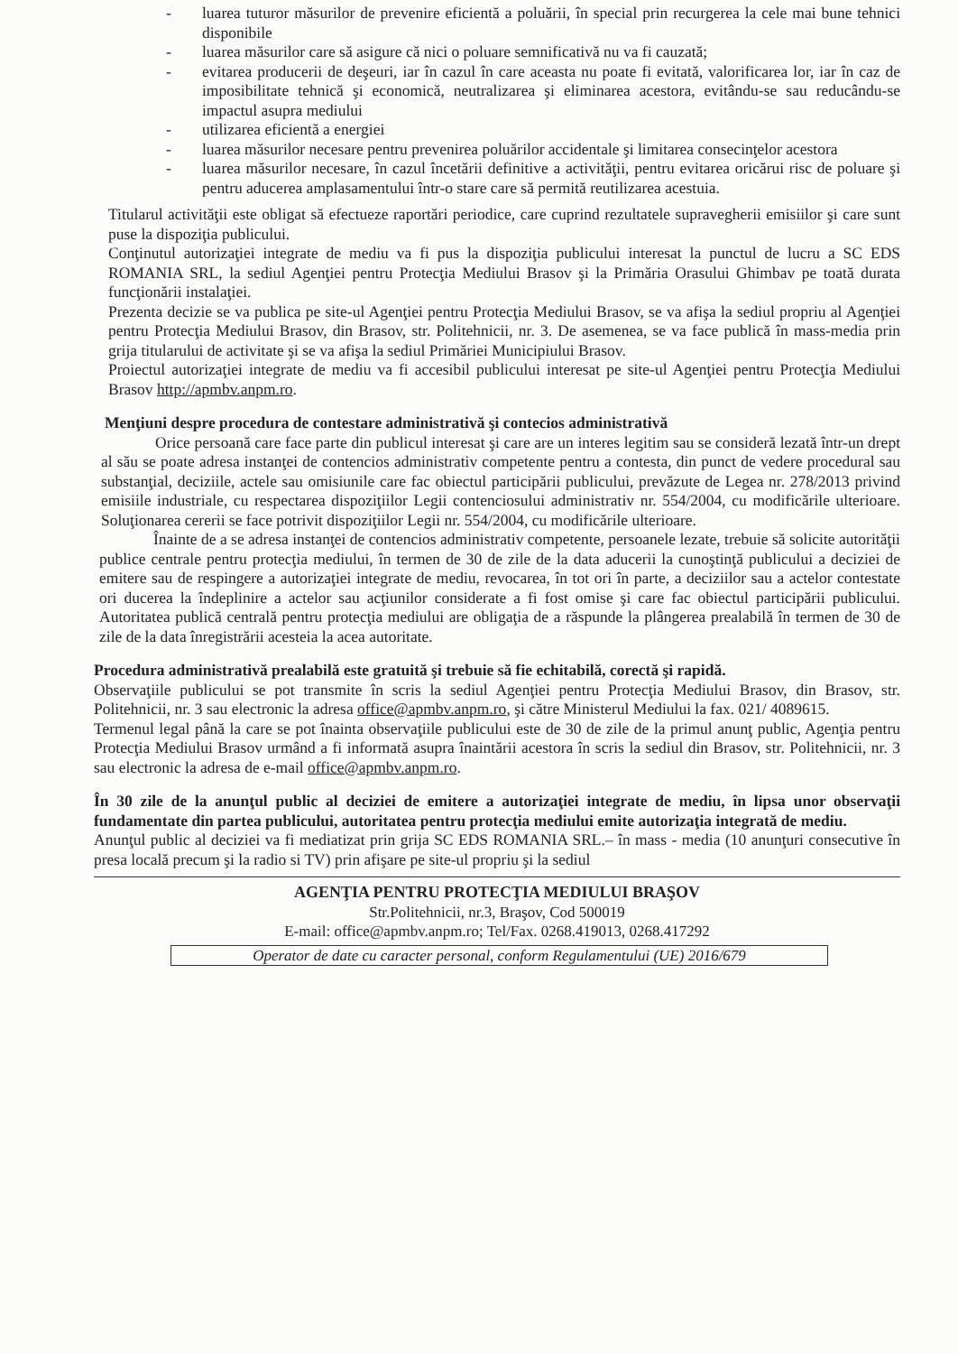- luarea tuturor măsurilor de prevenire eficientă a poluării, în special prin recurgerea la cele mai bune tehnici disponibile
- luarea măsurilor care să asigure că nici o poluare semnificativă nu va fi cauzată;
- evitarea producerii de deşeuri, iar în cazul în care aceasta nu poate fi evitată, valorificarea lor, iar în caz de imposibilitate tehnică şi economică, neutralizarea şi eliminarea acestora, evitându-se sau reducându-se impactul asupra mediului
- utilizarea eficientă a energiei
- luarea măsurilor necesare pentru prevenirea poluărilor accidentale şi limitarea consecinţelor acestora
- luarea măsurilor necesare, în cazul încetării definitive a activităţii, pentru evitarea oricărui risc de poluare şi pentru aducerea amplasamentului într-o stare care să permită reutilizarea acestuia.
Titularul activităţii este obligat să efectueze raportări periodice, care cuprind rezultatele supravegherii emisiilor şi care sunt puse la dispoziţia publicului.
Conţinutul autorizaţiei integrate de mediu va fi pus la dispoziţia publicului interesat la punctul de lucru a SC EDS ROMANIA SRL, la sediul Agenţiei pentru Protecţia Mediului Brasov şi la Primăria Orasului Ghimbav pe toată durata funcţionării instalaţiei.
Prezenta decizie se va publica pe site-ul Agenţiei pentru Protecţia Mediului Brasov, se va afişa la sediul propriu al Agenţiei pentru Protecţia Mediului Brasov, din Brasov, str. Politehnicii, nr. 3. De asemenea, se va face publică în mass-media prin grija titularului de activitate şi se va afişa la sediul Primăriei Municipiului Brasov.
Proiectul autorizaţiei integrate de mediu va fi accesibil publicului interesat pe site-ul Agenţiei pentru Protecţia Mediului Brasov http://apmbv.anpm.ro.
Menţiuni despre procedura de contestare administrativă şi contecios administrativă
Orice persoană care face parte din publicul interesat şi care are un interes legitim sau se consideră lezată într-un drept al său se poate adresa instanţei de contencios administrativ competente pentru a contesta, din punct de vedere procedural sau substanţial, deciziile, actele sau omisiunile care fac obiectul participării publicului, prevăzute de Legea nr. 278/2013 privind emisiile industriale, cu respectarea dispoziţiilor Legii contenciosului administrativ nr. 554/2004, cu modificările ulterioare. Soluţionarea cererii se face potrivit dispoziţiilor Legii nr. 554/2004, cu modificările ulterioare.
Înainte de a se adresa instanţei de contencios administrativ competente, persoanele lezate, trebuie să solicite autorităţii publice centrale pentru protecţia mediului, în termen de 30 de zile de la data aducerii la cunoştinţă publicului a deciziei de emitere sau de respingere a autorizaţiei integrate de mediu, revocarea, în tot ori în parte, a deciziilor sau a actelor contestate ori ducerea la îndeplinire a actelor sau acţiunilor considerate a fi fost omise şi care fac obiectul participării publicului. Autoritatea publică centrală pentru protecţia mediului are obligaţia de a răspunde la plângerea prealabilă în termen de 30 de zile de la data înregistrării acesteia la acea autoritate.
Procedura administrativă prealabilă este gratuită şi trebuie să fie echitabilă, corectă şi rapidă.
Observaţiile publicului se pot transmite în scris la sediul Agenţiei pentru Protecţia Mediului Brasov, din Brasov, str. Politehnicii, nr. 3 sau electronic la adresa office@apmbv.anpm.ro, şi către Ministerul Mediului la fax. 021/ 4089615.
Termenul legal până la care se pot înainta observaţiile publicului este de 30 de zile de la primul anunţ public, Agenţia pentru Protecţia Mediului Brasov urmând a fi informată asupra înaintării acestora în scris la sediul din Brasov, str. Politehnicii, nr. 3 sau electronic la adresa de e-mail office@apmbv.anpm.ro.
În 30 zile de la anunţul public al deciziei de emitere a autorizaţiei integrate de mediu, în lipsa unor observaţii fundamentate din partea publicului, autoritatea pentru protecţia mediului emite autorizaţia integrată de mediu.
Anunţul public al deciziei va fi mediatizat prin grija SC EDS ROMANIA SRL.– în mass - media (10 anunţuri consecutive în presa locală precum şi la radio si TV) prin afişare pe site-ul propriu şi la sediul
AGENŢIA PENTRU PROTECŢIA MEDIULUI BRAŞOV
Str.Politehnicii, nr.3, Braşov, Cod 500019
E-mail: office@apmbv.anpm.ro; Tel/Fax. 0268.419013, 0268.417292
Operator de date cu caracter personal, conform Regulamentului (UE) 2016/679